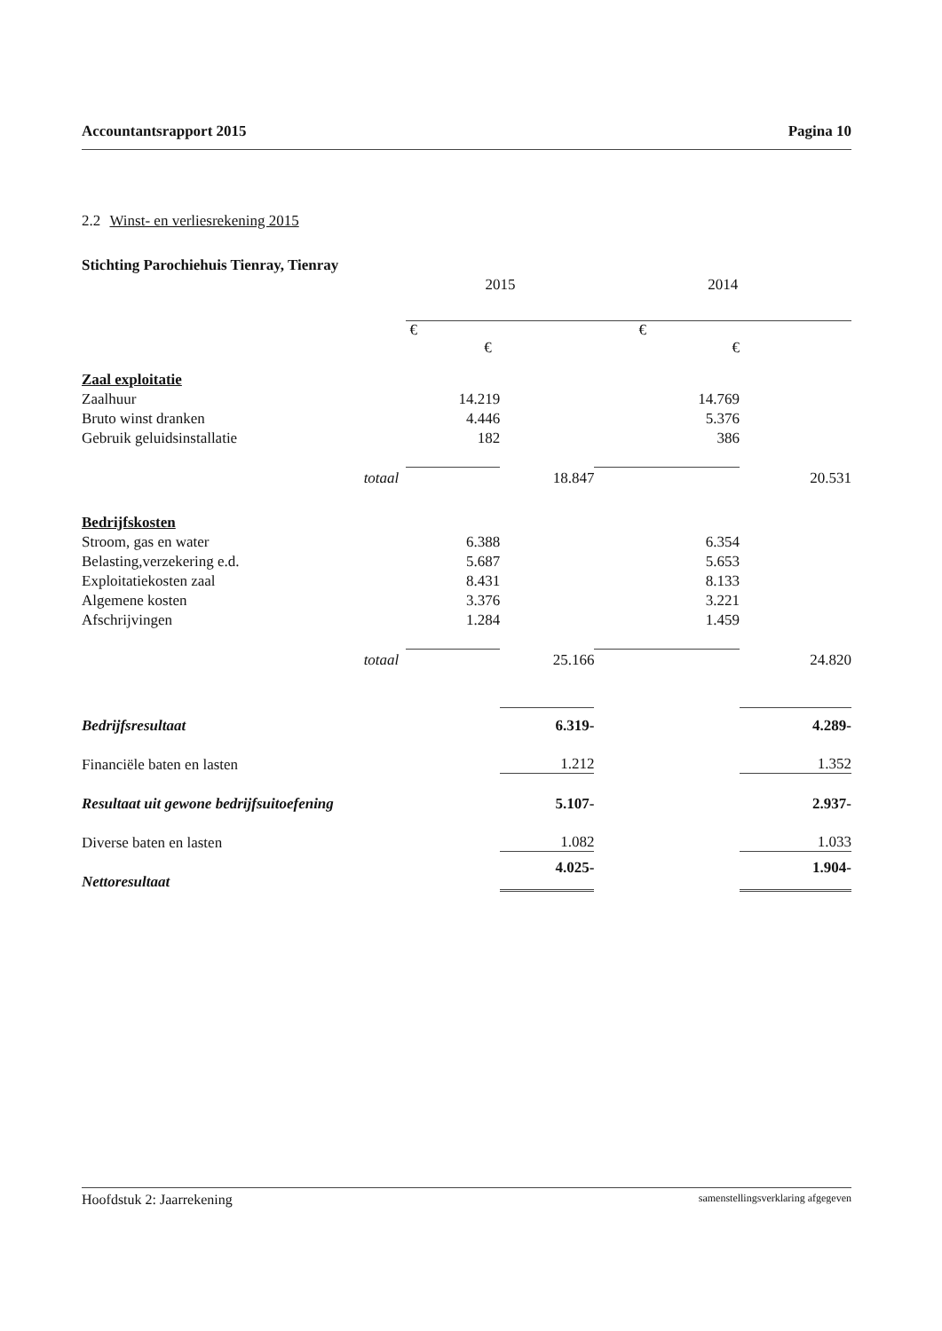Accountantsrapport 2015 Pagina 10
2.2 Winst- en verliesrekening 2015
Stichting Parochiehuis Tienray, Tienray
| | 2015 | | 2014 | |
| | € € | | € € | |
| Zaal exploitatie | | | | |
| Zaalhuur | 14.219 | | 14.769 | |
| Bruto winst dranken | 4.446 | | 5.376 | |
| Gebruik geluidsinstallatie | 182 | | 386 | |
| totaal | | 18.847 | | 20.531 |
| Bedrijfskosten | | | | |
| Stroom, gas en water | 6.388 | | 6.354 | |
| Belasting,verzekering e.d. | 5.687 | | 5.653 | |
| Exploitatiekosten zaal | 8.431 | | 8.133 | |
| Algemene kosten | 3.376 | | 3.221 | |
| Afschrijvingen | 1.284 | | 1.459 | |
| totaal | | 25.166 | | 24.820 |
| Bedrijfsresultaat | | 6.319- | | 4.289- |
| Financiële baten en lasten | | 1.212 | | 1.352 |
| Resultaat uit gewone bedrijfsuitoefening | | 5.107- | | 2.937- |
| Diverse baten en lasten | | 1.082 | | 1.033 |
| Nettoresultaat | | 4.025- | | 1.904- |
Hoofdstuk 2: Jaarrekening samenstellingsverklaring afgegeven